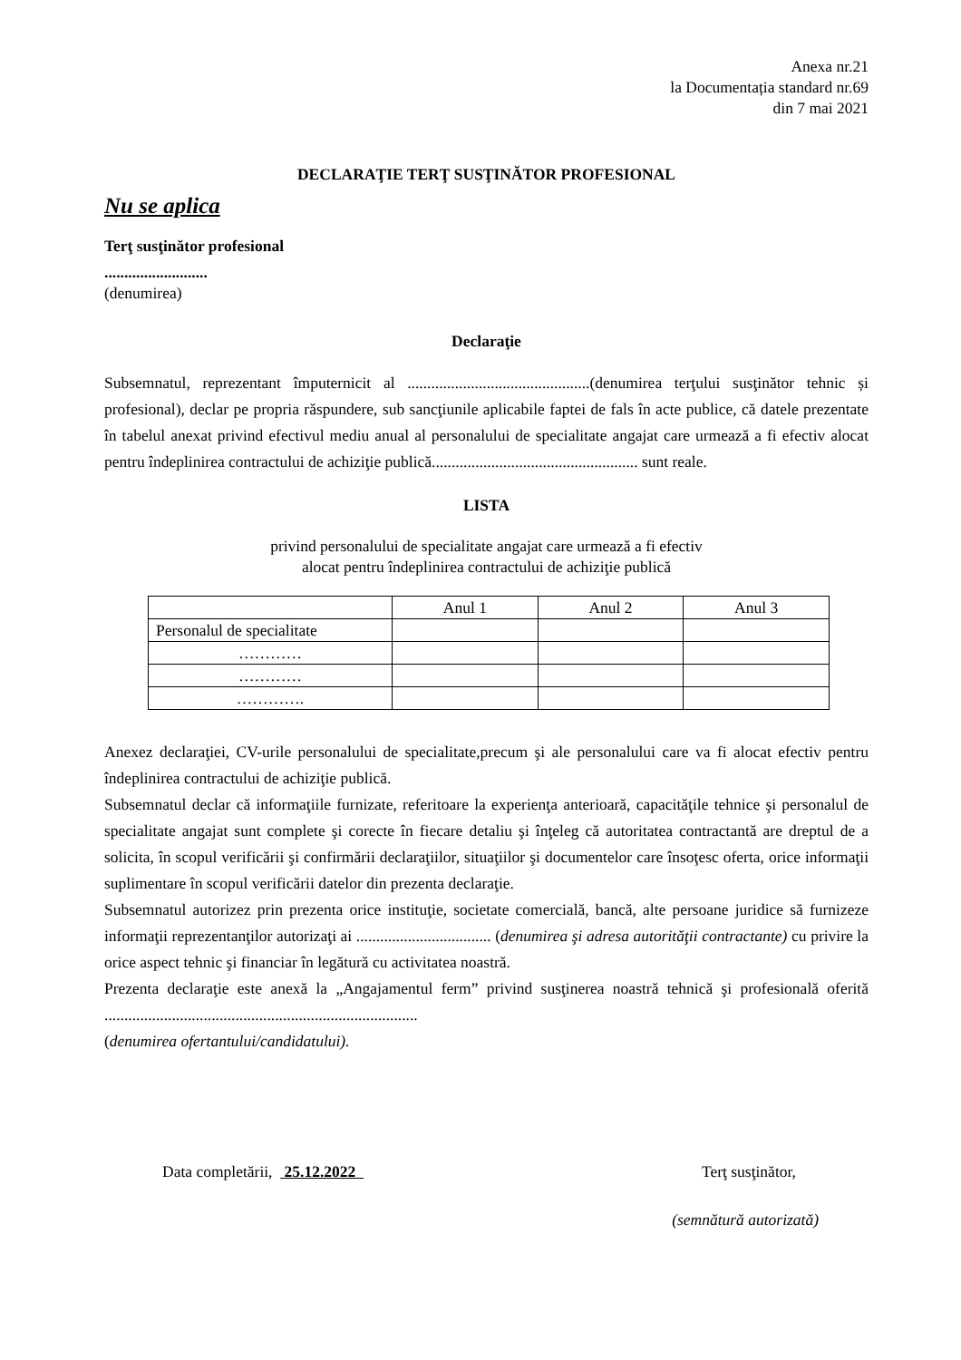Anexa nr.21
la Documentația standard nr.69
din 7 mai 2021
DECLARAŢIE TERŢ SUSŢINĂTOR PROFESIONAL
Nu se aplica
Terţ susţinător profesional
..........................
(denumirea)
Declaraţie
Subsemnatul, reprezentant împuternicit al ..............................................(denumirea terţului susţinător tehnic și profesional), declar pe propria răspundere, sub sancţiunile aplicabile faptei de fals în acte publice, că datele prezentate în tabelul anexat privind efectivul mediu anual al personalului de specialitate angajat care urmează a fi efectiv alocat pentru îndeplinirea contractului de achiziţie publică.................................................... sunt reale.
LISTA
privind personalului de specialitate angajat care urmează a fi efectiv
alocat pentru îndeplinirea contractului de achiziţie publică
| | Anul 1 | Anul 2 | Anul 3 |
| Personalul de specialitate | | | |
| ………… | | | |
| ………… | | | |
| …………. | | | |
Anexez declaraţiei, CV-urile personalului de specialitate,precum şi ale personalului care va fi alocat efectiv pentru îndeplinirea contractului de achiziţie publică.
Subsemnatul declar că informaţiile furnizate, referitoare la experienţa anterioară, capacităţile tehnice şi personalul de specialitate angajat sunt complete şi corecte în fiecare detaliu şi înţeleg că autoritatea contractantă are dreptul de a solicita, în scopul verificării şi confirmării declaraţiilor, situaţiilor şi documentelor care însoţesc oferta, orice informaţii suplimentare în scopul verificării datelor din prezenta declaraţie.
Subsemnatul autorizez prin prezenta orice instituţie, societate comercială, bancă, alte persoane juridice să furnizeze informaţii reprezentanţilor autorizaţi ai .................................. (denumirea şi adresa autorităţii contractante) cu privire la orice aspect tehnic şi financiar în legătură cu activitatea noastră.
Prezenta declaraţie este anexă la „Angajamentul ferm” privind susţinerea noastră tehnică şi profesională oferită ...............................................................................
(denumirea ofertantului/candidatului).
Data completării, 25.12.2022 Terţ susţinător,
(semnătură autorizată)